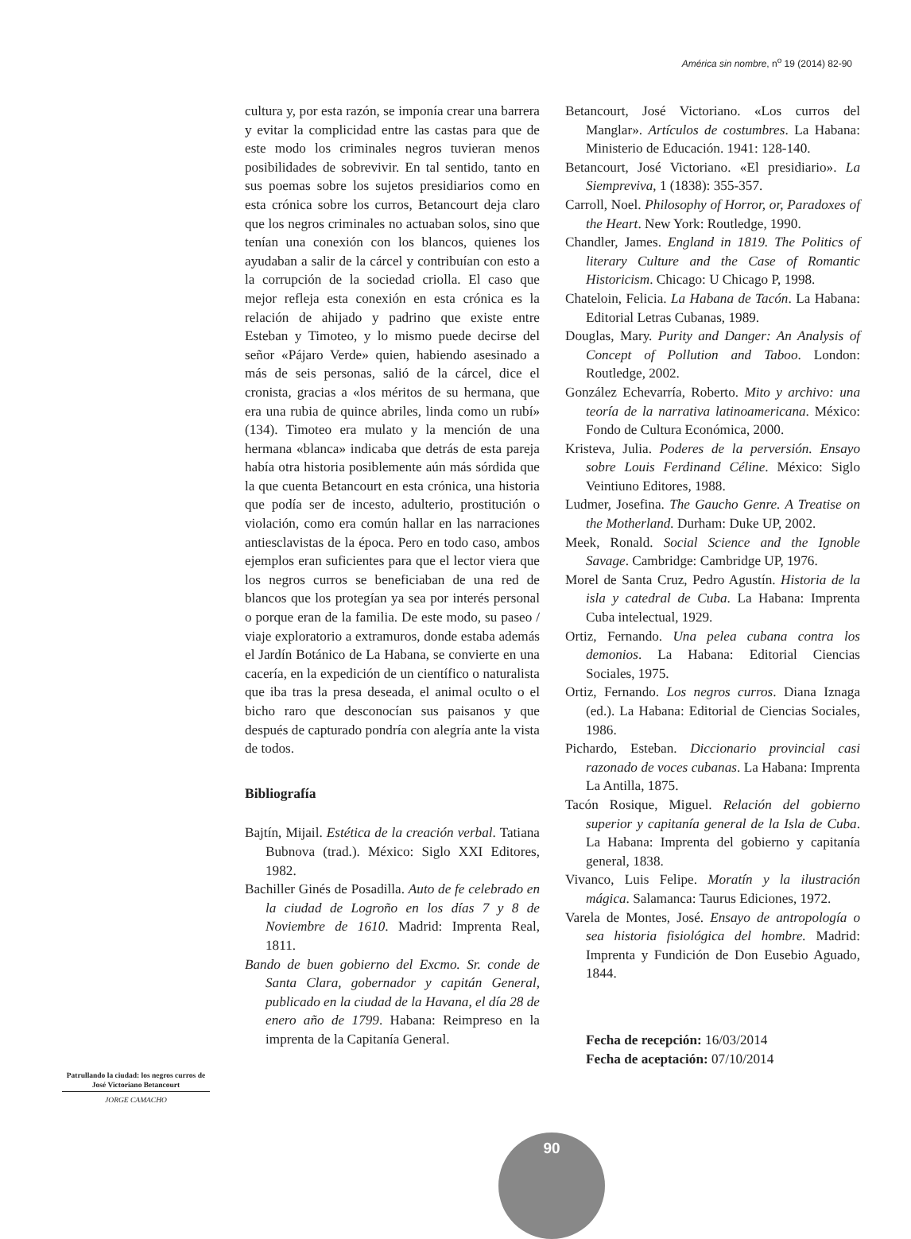América sin nombre, n<sup>o</sup> 19 (2014) 82-90
cultura y, por esta razón, se imponía crear una barrera y evitar la complicidad entre las castas para que de este modo los criminales negros tuvieran menos posibilidades de sobrevivir. En tal sentido, tanto en sus poemas sobre los sujetos presidiarios como en esta crónica sobre los curros, Betancourt deja claro que los negros criminales no actuaban solos, sino que tenían una conexión con los blancos, quienes los ayudaban a salir de la cárcel y contribuían con esto a la corrupción de la sociedad criolla. El caso que mejor refleja esta conexión en esta crónica es la relación de ahijado y padrino que existe entre Esteban y Timoteo, y lo mismo puede decirse del señor «Pájaro Verde» quien, habiendo asesinado a más de seis personas, salió de la cárcel, dice el cronista, gracias a «los méritos de su hermana, que era una rubia de quince abriles, linda como un rubí» (134). Timoteo era mulato y la mención de una hermana «blanca» indicaba que detrás de esta pareja había otra historia posiblemente aún más sórdida que la que cuenta Betancourt en esta crónica, una historia que podía ser de incesto, adulterio, prostitución o violación, como era común hallar en las narraciones antiesclavistas de la época. Pero en todo caso, ambos ejemplos eran suficientes para que el lector viera que los negros curros se beneficiaban de una red de blancos que los protegían ya sea por interés personal o porque eran de la familia. De este modo, su paseo / viaje exploratorio a extramuros, donde estaba además el Jardín Botánico de La Habana, se convierte en una cacería, en la expedición de un científico o naturalista que iba tras la presa deseada, el animal oculto o el bicho raro que desconocían sus paisanos y que después de capturado pondría con alegría ante la vista de todos.
Bibliografía
Bajtín, Mijail. Estética de la creación verbal. Tatiana Bubnova (trad.). México: Siglo XXI Editores, 1982.
Bachiller Ginés de Posadilla. Auto de fe celebrado en la ciudad de Logroño en los días 7 y 8 de Noviembre de 1610. Madrid: Imprenta Real, 1811.
Bando de buen gobierno del Excmo. Sr. conde de Santa Clara, gobernador y capitán General, publicado en la ciudad de la Havana, el día 28 de enero año de 1799. Habana: Reimpreso en la imprenta de la Capitanía General.
Betancourt, José Victoriano. «Los curros del Manglar». Artículos de costumbres. La Habana: Ministerio de Educación. 1941: 128-140.
Betancourt, José Victoriano. «El presidiario». La Siempreviva, 1 (1838): 355-357.
Carroll, Noel. Philosophy of Horror, or, Paradoxes of the Heart. New York: Routledge, 1990.
Chandler, James. England in 1819. The Politics of literary Culture and the Case of Romantic Historicism. Chicago: U Chicago P, 1998.
Chateloin, Felicia. La Habana de Tacón. La Habana: Editorial Letras Cubanas, 1989.
Douglas, Mary. Purity and Danger: An Analysis of Concept of Pollution and Taboo. London: Routledge, 2002.
González Echevarría, Roberto. Mito y archivo: una teoría de la narrativa latinoamericana. México: Fondo de Cultura Económica, 2000.
Kristeva, Julia. Poderes de la perversión. Ensayo sobre Louis Ferdinand Céline. México: Siglo Veintiuno Editores, 1988.
Ludmer, Josefina. The Gaucho Genre. A Treatise on the Motherland. Durham: Duke UP, 2002.
Meek, Ronald. Social Science and the Ignoble Savage. Cambridge: Cambridge UP, 1976.
Morel de Santa Cruz, Pedro Agustín. Historia de la isla y catedral de Cuba. La Habana: Imprenta Cuba intelectual, 1929.
Ortiz, Fernando. Una pelea cubana contra los demonios. La Habana: Editorial Ciencias Sociales, 1975.
Ortiz, Fernando. Los negros curros. Diana Iznaga (ed.). La Habana: Editorial de Ciencias Sociales, 1986.
Pichardo, Esteban. Diccionario provincial casi razonado de voces cubanas. La Habana: Imprenta La Antilla, 1875.
Tacón Rosique, Miguel. Relación del gobierno superior y capitanía general de la Isla de Cuba. La Habana: Imprenta del gobierno y capitanía general, 1838.
Vivanco, Luis Felipe. Moratín y la ilustración mágica. Salamanca: Taurus Ediciones, 1972.
Varela de Montes, José. Ensayo de antropología o sea historia fisiológica del hombre. Madrid: Imprenta y Fundición de Don Eusebio Aguado, 1844.
Fecha de recepción: 16/03/2014
Fecha de aceptación: 07/10/2014
Patrullando la ciudad: los negros curros de José Victoriano Betancourt
JORGE CAMACHO
90